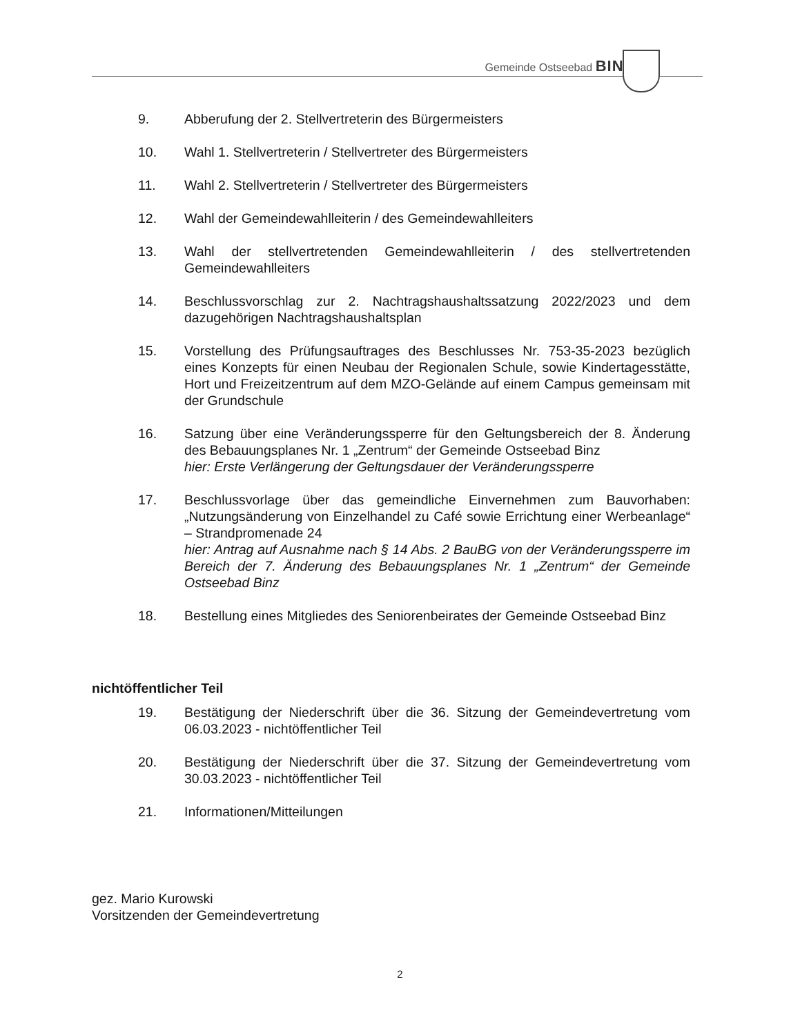Gemeinde Ostseebad BINZ
9. Abberufung der 2. Stellvertreterin des Bürgermeisters
10. Wahl 1. Stellvertreterin / Stellvertreter des Bürgermeisters
11. Wahl 2. Stellvertreterin / Stellvertreter des Bürgermeisters
12. Wahl der Gemeindewahlleiterin / des Gemeindewahlleiters
13. Wahl der stellvertretenden Gemeindewahlleiterin / des stellvertretenden Gemeindewahlleiters
14. Beschlussvorschlag zur 2. Nachtragshaushaltssatzung 2022/2023 und dem dazugehörigen Nachtragshaushaltsplan
15. Vorstellung des Prüfungsauftrages des Beschlusses Nr. 753-35-2023 bezüglich eines Konzepts für einen Neubau der Regionalen Schule, sowie Kindertagesstätte, Hort und Freizeitzentrum auf dem MZO-Gelände auf einem Campus gemeinsam mit der Grundschule
16. Satzung über eine Veränderungssperre für den Geltungsbereich der 8. Änderung des Bebauungsplanes Nr. 1 „Zentrum“ der Gemeinde Ostseebad Binz
hier: Erste Verlängerung der Geltungsdauer der Veränderungssperre
17. Beschlussvorlage über das gemeindliche Einvernehmen zum Bauvorhaben: „Nutzungsänderung von Einzelhandel zu Café sowie Errichtung einer Werbeanlage“ – Strandpromenade 24
hier: Antrag auf Ausnahme nach § 14 Abs. 2 BauBG von der Veränderungssperre im Bereich der 7. Änderung des Bebauungsplanes Nr. 1 „Zentrum“ der Gemeinde Ostseebad Binz
18. Bestellung eines Mitgliedes des Seniorenbeirates der Gemeinde Ostseebad Binz
nichtöffentlicher Teil
19. Bestätigung der Niederschrift über die 36. Sitzung der Gemeindevertretung vom 06.03.2023 - nichtöffentlicher Teil
20. Bestätigung der Niederschrift über die 37. Sitzung der Gemeindevertretung vom 30.03.2023 - nichtöffentlicher Teil
21. Informationen/Mitteilungen
gez. Mario Kurowski
Vorsitzenden der Gemeindevertretung
2